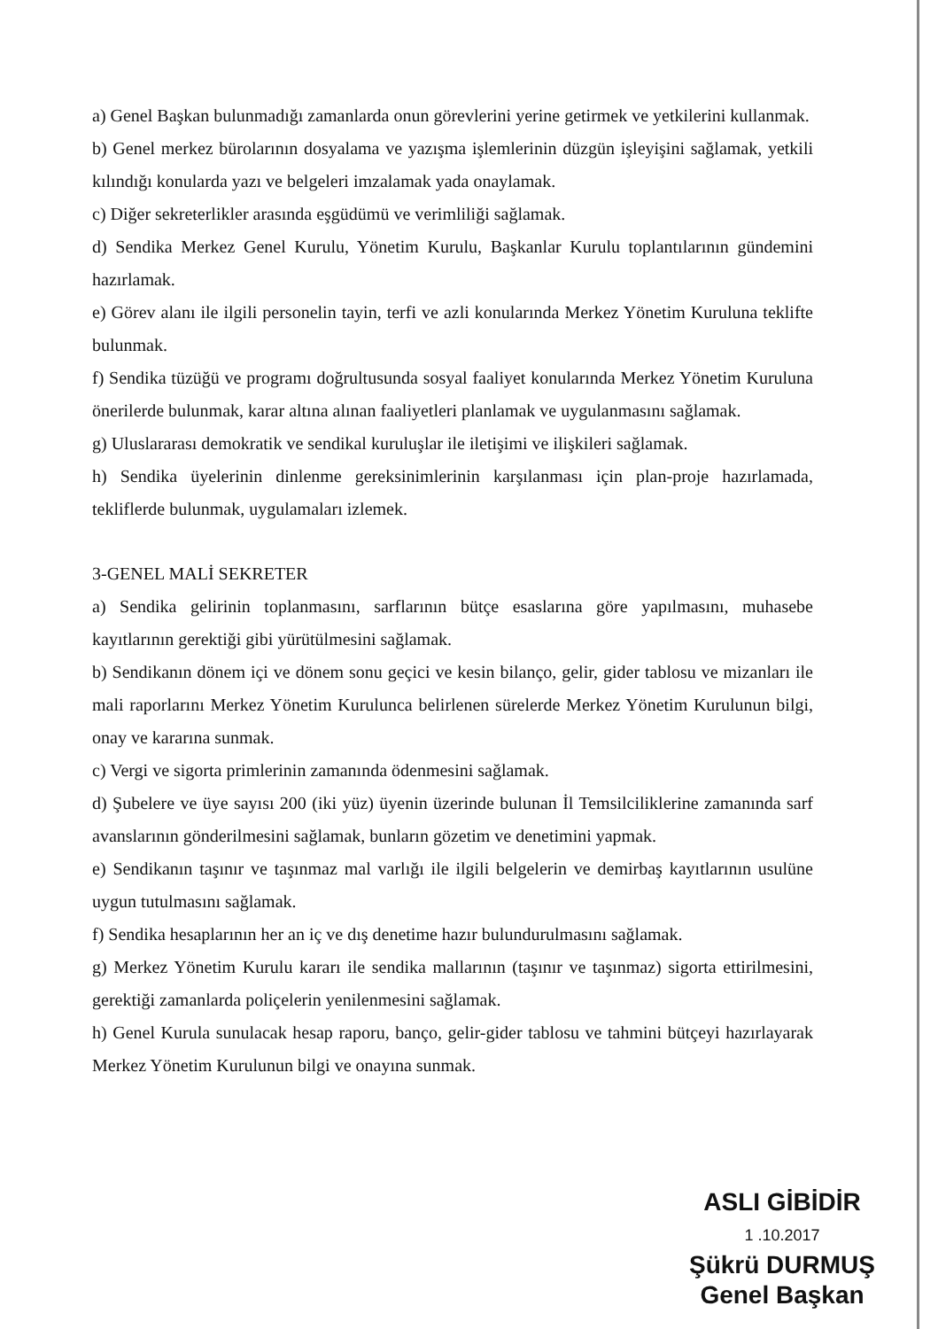a) Genel Başkan bulunmadığı zamanlarda onun görevlerini yerine getirmek ve yetkilerini kullanmak.
b) Genel merkez bürolarının dosyalama ve yazışma işlemlerinin düzgün işleyişini sağlamak, yetkili kılındığı konularda yazı ve belgeleri imzalamak yada onaylamak.
c) Diğer sekreterlikler arasında eşgüdümü ve verimliliği sağlamak.
d) Sendika Merkez Genel Kurulu, Yönetim Kurulu, Başkanlar Kurulu toplantılarının gündemini hazırlamak.
e) Görev alanı ile ilgili personelin tayin, terfi ve azli konularında Merkez Yönetim Kuruluna teklifte bulunmak.
f) Sendika tüzüğü ve programı doğrultusunda sosyal faaliyet konularında Merkez Yönetim Kuruluna önerilerde bulunmak, karar altına alınan faaliyetleri planlamak ve uygulanmasını sağlamak.
g) Uluslararası demokratik ve sendikal kuruluşlar ile iletişimi ve ilişkileri sağlamak.
h) Sendika üyelerinin dinlenme gereksinimlerinin karşılanması için plan-proje hazırlamada, tekliflerde bulunmak, uygulamaları izlemek.
3-GENEL MALİ SEKRETER
a) Sendika gelirinin toplanmasını, sarflarının bütçe esaslarına göre yapılmasını, muhasebe kayıtlarının gerektiği gibi yürütülmesini sağlamak.
b) Sendikanın dönem içi ve dönem sonu geçici ve kesin bilanço, gelir, gider tablosu ve mizanları ile mali raporlarını Merkez Yönetim Kurulunca belirlenen sürelerde Merkez Yönetim Kurulunun bilgi, onay ve kararına sunmak.
c) Vergi ve sigorta primlerinin zamanında ödenmesini sağlamak.
d) Şubelere ve üye sayısı 200 (iki yüz) üyenin üzerinde bulunan İl Temsilciliklerine zamanında sarf avanslarının gönderilmesini sağlamak, bunların gözetim ve denetimini yapmak.
e) Sendikanın taşınır ve taşınmaz mal varlığı ile ilgili belgelerin ve demirbaş kayıtlarının usulüne uygun tutulmasını sağlamak.
f) Sendika hesaplarının her an iç ve dış denetime hazır bulundurulmasını sağlamak.
g) Merkez Yönetim Kurulu kararı ile sendika mallarının (taşınır ve taşınmaz) sigorta ettirilmesini, gerektiği zamanlarda poliçelerin yenilenmesini sağlamak.
h) Genel Kurula sunulacak hesap raporu, banço, gelir-gider tablosu ve tahmini bütçeyi hazırlayarak Merkez Yönetim Kurulunun bilgi ve onayına sunmak.
ASLI GİBİDİR
1 .10.2017
Şükrü DURMUŞ
Genel Başkan